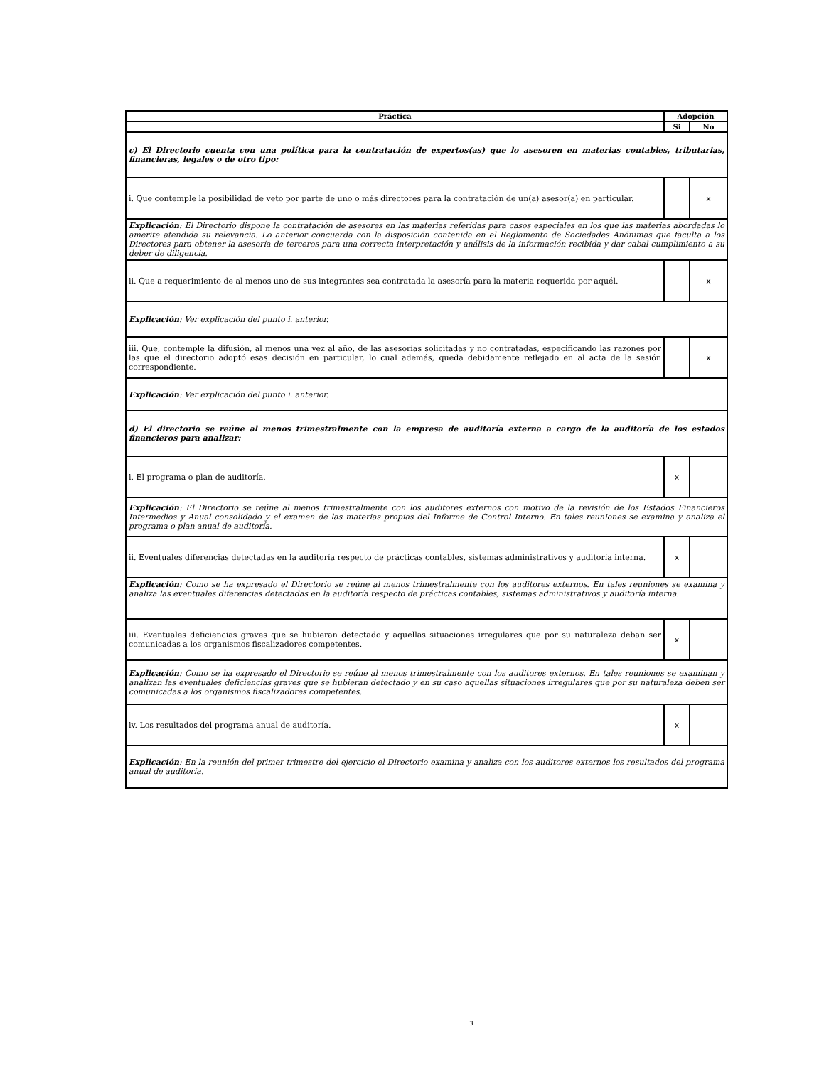| Práctica | Adopción | |
| --- | --- | --- |
| | Si | No |
| c) El Directorio cuenta con una política para la contratación de expertos(as) que lo asesoren en materias contables, tributarias, financieras, legales o de otro tipo: | | |
| i. Que contemple la posibilidad de veto por parte de uno o más directores para la contratación de un(a) asesor(a) en particular. | | x |
| Explicación : El Directorio dispone la contratación de asesores en las materias referidas para casos especiales en los que las materias abordadas lo amerite atendida su relevancia. Lo anterior concuerda con la disposición contenida en el Reglamento de Sociedades Anónimas que faculta a los Directores para obtener la asesoría de terceros para una correcta interpretación y análisis de la información recibida y dar cabal cumplimiento a su deber de diligencia. | | |
| ii. Que a requerimiento de al menos uno de sus integrantes sea contratada la asesoría para la materia requerida por aquél. | | x |
| Explicación : Ver explicación del punto i. anterior. | | |
| iii. Que, contemple la difusión, al menos una vez al año, de las asesorías solicitadas y no contratadas, especificando las razones por las que el directorio adoptó esas decisión en particular, lo cual además, queda debidamente reflejado en al acta de la sesión correspondiente. | | x |
| Explicación : Ver explicación del punto i. anterior. | | |
| d) El directorio se reúne al menos trimestralmente con la empresa de auditoría externa a cargo de la auditoría de los estados financieros para analizar: | | |
| i. El programa o plan de auditoría. | x | |
| Explicación : El Directorio se reúne al menos trimestralmente con los auditores externos con motivo de la revisión de los Estados Financieros Intermedios y Anual consolidado y el examen de las materias propias del Informe de Control Interno. En tales reuniones se examina y analiza el programa o plan anual de auditoría. | | |
| ii. Eventuales diferencias detectadas en la auditoría respecto de prácticas contables, sistemas administrativos y auditoría interna. | x | |
| Explicación : Como se ha expresado el Directorio se reúne al menos trimestralmente con los auditores externos. En tales reuniones se examina y analiza las eventuales diferencias detectadas en la auditoría respecto de prácticas contables, sistemas administrativos y auditoría interna. | | |
| iii. Eventuales deficiencias graves que se hubieran detectado y aquellas situaciones irregulares que por su naturaleza deban ser comunicadas a los organismos fiscalizadores competentes. | x | |
| Explicación : Como se ha expresado el Directorio se reúne al menos trimestralmente con los auditores externos. En tales reuniones se examinan y analizan las eventuales deficiencias graves que se hubieran detectado y en su caso aquellas situaciones irregulares que por su naturaleza deben ser comunicadas a los organismos fiscalizadores competentes. | | |
| iv. Los resultados del programa anual de auditoría. | x | |
| Explicación : En la reunión del primer trimestre del ejercicio el Directorio examina y analiza con los auditores externos los resultados del programa anual de auditoría. | | |
3